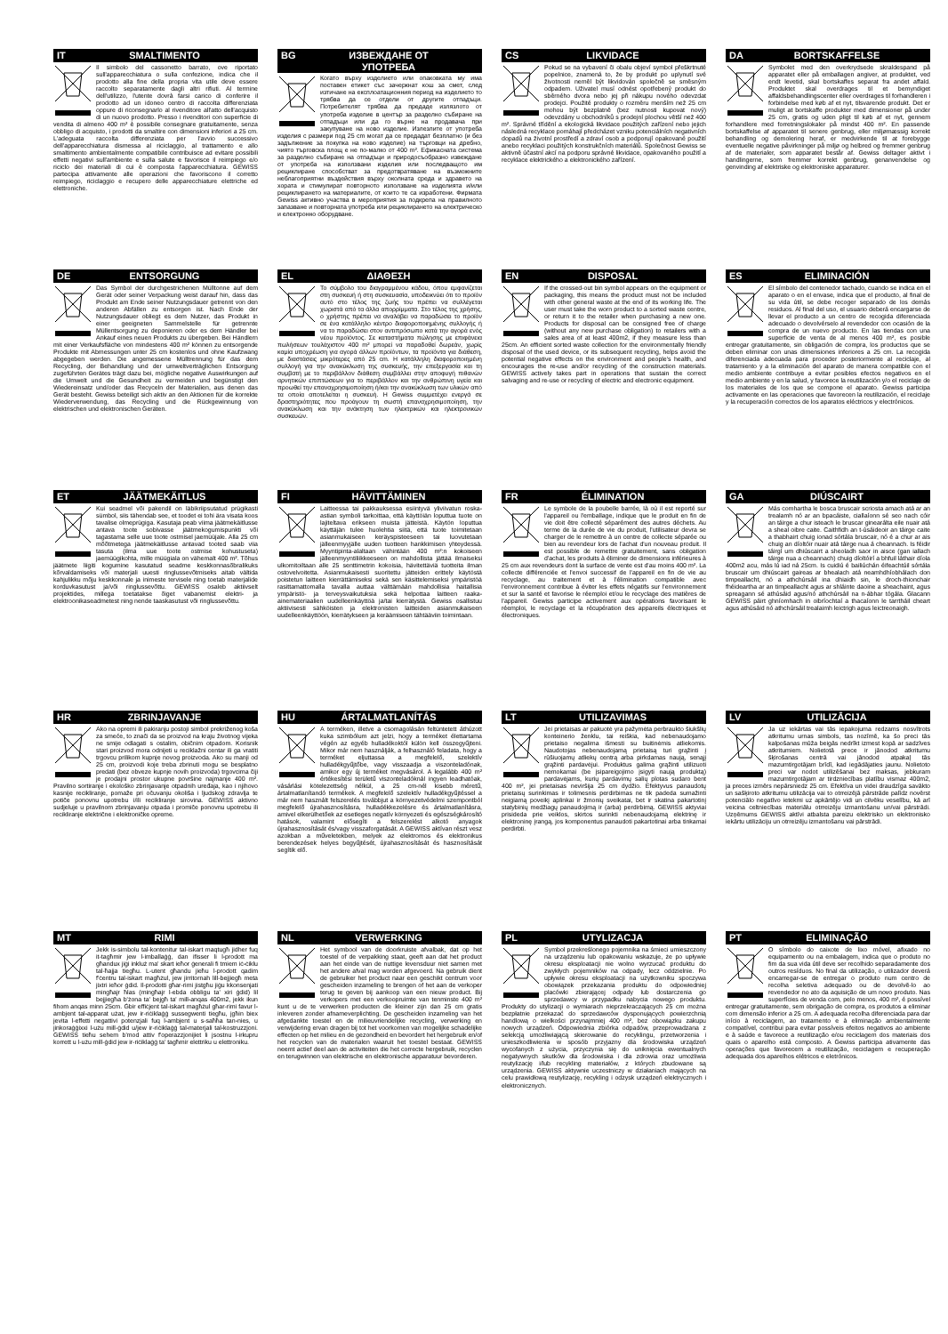IT SMALTIMENTO
Il simbolo del cassonetto barrato, ove riportato sull'apparecchiatura o sulla confezione, indica che il prodotto alla fine della propria vita utile deve essere raccolto separatamente dagli altri rifiuti. Al termine dell'utilizzo, l'utente dovrà farsi carico di conferire il prodotto ad un idoneo centro di raccolta differenziata oppure di riconsegnarlo al rivenditore all'atto dell'acquisto di un nuovo prodotto. Presso i rivenditori con superficie di vendita di almeno 400 m² è possibile consegnare gratuitamente, senza obbligo di acquisto, i prodotti da smaltire con dimensioni inferiori a 25 cm. L'adeguata raccolta differenziata per l'avvio successivo dell'apparecchiatura dismessa al riciclaggio, al trattamento e allo smaltimento ambientalmente compatibile contribuisce ad evitare possibili effetti negativi sull'ambiente e sulla salute e favorisce il reimpiego e/o riciclo dei materiali di cui è composta l'apparecchiatura. GEWISS partecipa attivamente alle operazioni che favoriscono il corretto reimpiego, riciclaggio e recupero delle apparecchiature elettriche ed elettroniche.
BG ИЗВЕЖДАНЕ ОТ УПОТРЕБА
Когато върху изделието или опаковката му има поставен етикет със зачеркнат кош за смет, след изтичане на експлоатационния период на изделието то трябва да се отдели от другите отпадъци. Потребителят трябва да предаде излязлото от употреба изделие в център за разделно събиране на отпадъци или да го върне на продавача при закупуване на ново изделие. Излезлите от употреба изделия с размери под 25 cm могат да се предадат безплатно (и без задължение за покупка на ново изделие) на търговци на дребно, чиято търговска площ е не по-малко от 400 m². Ефикасната система за разделно събиране на отпадъци и природосъобразно извеждане от употреба на използвани изделия или последващото им рециклиране способстват за предотвратяване на възможните неблагоприятни въздействия върху околната среда и здравето на хората и стимулират повторното използване на изделията и/или рециклирането на материалите, от които те са изработени. Фирмата Gewiss активно участва в мероприятия за подкрепа на правилното запазване и повторната употреба или рециклирането на електрическо и електронно оборудване.
CS LIKVIDACE
Pokud se na vybavení či obalu objeví symbol přeškrtnuté popelnice, znamená to, že by produkt po uplynutí své životnosti neměl být likvidován společně se směsným odpadem. Uživatel musí odnést opotřebený produkt do sběrného dvora nebo jej při nákupu nového odevzdat prodejci. Použité produkty o rozměru menším než 25 cm mohou být bezplatně (bez nutnosti kupovat nový) odevzdány u obchodníků s prodejní plochou větší než 400 m². Správné třídění a ekologická likvidace použitých zařízení nebo jejich následná recyklace pomáhají předcházet vzniku potenciálních negativních dopadů na životní prostředí a zdraví osob a podporují opakované použití anebo recyklaci použitých konstrukčních materiálů. Společnost Gewiss se aktivně účastní akcí na podporu správné likvidace, opakovaného použití a recyklace elektrického a elektronického zařízení.
DA BORTSKAFFELSE
Symbolet med den overkrydsede skraldespand på apparatet eller på emballagen angiver, at produktet, ved endt levetid, skal bortskaffes separat fra andet affald. Produktet skal overdrages til et bemyndiget affaldsbehandlingscenter eller overdrages til forhandleren i forbindelse med køb af et nyt, tilsvarende produkt. Det er muligt at bortskaffe produkter med dimensioner på under 25 cm, gratis og uden pligt til køb af et nyt, gennem forhandlere med forretningslokaler på mindst 400 m². En passende bortskaffelse af apparatet til senere genbrug, eller miljømæssig korrekt behandling og demolering heraf, er medvirkende til at forebygge eventuelle negative påvirkninger på miljø og helbred og fremmer genbrug af de materialer, som apparatet består af. Gewiss deltager aktivt i handlingerne, som fremmer korrekt genbrug, genanvendelse og genvinding af elektriske og elektroniske apparaturer.
DE ENTSORGUNG
Das Symbol der durchgestrichenen Mülltonne auf dem Gerät oder seiner Verpackung weist darauf hin, dass das Produkt am Ende seiner Nutzungsdauer getrennt von den anderen Abfällen zu entsorgen ist. Nach Ende der Nutzungsdauer obliegt es dem Nutzer, das Produkt in einer geeigneten Sammelstelle für getrennte Müllentsorgung zu deponieren oder es dem Händler bei Ankauf eines neuen Produkts zu übergeben. Bei Händlern mit einer Verkaufsfläche von mindestens 400 m² können zu entsorgende Produkte mit Abmessungen unter 25 cm kostenlos und ohne Kaufzwang abgegeben werden. Die angemessene Mülltrennung für das dem Recycling, der Behandlung und der umweltverträglichen Entsorgung zugeführten Gerätes trägt dazu bei, mögliche negative Auswirkungen auf die Umwelt und die Gesundheit zu vermeiden und begünstigt den Wiedereinsatz und/oder das Recyceln der Materialien, aus denen das Gerät besteht. Gewiss beteiligt sich aktiv an den Aktionen für die korrekte Wiederverwendung, das Recycling und die Rückgewinnung von elektrischen und elektronischen Geräten.
EL ΔΙΑΘΕΣΗ
Το σύμβολο του διαγραμμένου κάδου, όπου εμφανίζεται στη συσκευή ή στη συσκευασία, υποδεικνύει ότι το προϊόν αυτό στο τέλος της ζωής του πρέπει να συλλέγεται χωριστά από τα άλλα απορρίμματα. Στο τέλος της χρήσης, ο χρήστης πρέπει να αναλάβει να παραδώσει το προϊόν σε ένα κατάλληλο κέντρο διαφοροποιημένης συλλογής ή να το παραδώσει στον αντιπρόσωπο κατά την αγορά ενός νέου προϊόντος. Σε καταστήματα πώλησης με επιφάνεια πωλήσεων τουλάχιστον 400 m² μπορεί να παραδοθεί δωρεάν, χωρίς καμία υποχρέωση για αγορά άλλων προϊόντων, τα προϊόντα για διάθεση, με διαστάσεις μικρότερες από 25 cm. Η κατάλληλη διαφοροποιημένη συλλογή για την ανακύκλωση της συσκευής, την επεξεργασία και τη συμβατή με το περιβάλλον διάθεση συμβάλλει στην αποφυγή πιθανών αρνητικών επιπτώσεων για το περιβάλλον και την ανθρώπινη υγεία και προωθεί την επαναχρησιμοποίηση ή/και την ανακύκλωση των υλικών από τα οποία αποτελείται η συσκευή. Η Gewiss συμμετέχει ενεργά σε δραστηριότητες που προάγουν τη σωστή επαναχρησιμοποίηση, την ανακύκλωση και την ανάκτηση των ηλεκτρικών και ηλεκτρονικών συσκευών.
EN DISPOSAL
If the crossed-out bin symbol appears on the equipment or packaging, this means the product must not be included with other general waste at the end of its working life. The user must take the worn product to a sorted waste centre, or return it to the retailer when purchasing a new one. Products for disposal can be consigned free of charge (without any new purchase obligation) to retailers with a sales area of at least 400m2, if they measure less than 25cm. An efficient sorted waste collection for the environmentally friendly disposal of the used device, or its subsequent recycling, helps avoid the potential negative effects on the environment and people's health, and encourages the re-use and/or recycling of the construction materials. GEWISS actively takes part in operations that sustain the correct salvaging and re-use or recycling of electric and electronic equipment.
ES ELIMINACIÓN
El símbolo del contenedor tachado, cuando se indica en el aparato o en el envase, indica que el producto, al final de su vida útil, se debe recoger separado de los demás residuos. Al final del uso, el usuario deberá encargarse de llevar el producto a un centro de recogida diferenciada adecuado o devolvérselo al revendedor con ocasión de la compra de un nuevo producto. En las tiendas con una superficie de venta de al menos 400 m², es posible entregar gratuitamente, sin obligación de compra, los productos que se deben eliminar con unas dimensiones inferiores a 25 cm. La recogida diferenciada adecuada para proceder posteriormente al reciclaje, al tratamiento y a la eliminación del aparato de manera compatible con el medio ambiente contribuye a evitar posibles efectos negativos en el medio ambiente y en la salud, y favorece la reutilización y/o el reciclaje de los materiales de los que se compone el aparato. Gewiss participa activamente en las operaciones que favorecen la reutilización, el reciclaje y la recuperación correctos de los aparatos eléctricos y electrónicos.
ET JÄÄTMEKÄITLUS
Kui seadmel või pakendil on läbikriipsutatud prügikasti sümbol, siis tähendab see, et toodet ei tohi ära visata koos tavalise olmeprügiga. Kasutaja peab viima jäätmekäitlusse antava toote sobivasse jäätmekogumispunkti või tagastama selle uue toote ostmisel jaemüüjale. Alla 25 cm mõõtmetega jäätmekäitlusse antavad tooted saab viia tasuta (ilma uue toote ostmise kohustuseta) jaemüügikohta, mille müügiala on vähemalt 400 m². Tõhus jäätmete liigiti kogumine kasutatud seadme keskkonnasõbralikuks kõrvaldamiseks või materjali uuesti ringlussevõtmiseks aitab vältida kahjulikku mõju keskkonnale ja inimeste tervisele ning toetab materjalide korduvkasutust ja/või ringlussevõttu. GEWISS osaleb aktiivselt projektides, millega toetatakse õiget vabanemist elektri- ja elektroonikaseadmetest ning nende taaskasutust või ringlussevõttu.
FI HÄVITTÄMINEN
Laitteessa tai pakkauksessa esiintyvä yliviivatun roska-astian symboli tarkoittaa, että käyttöiän loputtua tuote on lajiteltava erikseen muista jätteistä. Käytön loputtua käyttäjän tulee huolehtia siitä, että tuote toimitetaan asianmukaiseen keräyspisteeseen tai luovutetaan jälleenmyyjälle uuden tuotteen hankkimisen yhteydessä. Myyntipinta-alaltaan vähintään 400 m²:n kokoiseen jälleenmyyntiliikkeeseen on mahdollista jättää ilmaiseksi ulkomitoiltaan alle 25 senttimetrin kokoisia, hävitettäviä tuotteita ilman ostovelvoitetta. Asianmukaisesti suoritettu jätteiden erittely käytöstä poistetun laitteen kierrättämiseksi sekä sen käsittelemiseksi ympäristöä rasittamattomalla tavalla auttaa välttämään mahdollisia haitallisia ympäristö- ja terveysvaikutuksia sekä helpottaa laitteen raaka-ainemateriaalien uudelleenkäyttöä ja/tai kierrätystä. Gewiss osallistuu aktiivisesti sähköisten ja elektronisten laitteiden asianmukaiseen uudelleenkäyttöön, kierrätykseen ja keräämiseen tähtääviin toimintaan.
FR ÉLIMINATION
Le symbole de la poubelle barrée, là où il est reporté sur l'appareil ou l'emballage, indique que le produit en fin de vie doit être collecté séparément des autres déchets. Au terme de la durée de vie du produit, l'utilisateur devra se charger de le remettre à un centre de collecte séparée ou bien au revendeur lors de l'achat d'un nouveau produit. Il est possible de remettre gratuitement, sans obligation d'achat, les produits à éliminer de dimensions inférieures à 25 cm aux revendeurs dont la surface de vente est d'au moins 400 m². La collecte différenciée et l'envoi successif de l'appareil en fin de vie au recyclage, au traitement et à l'élimination compatible avec l'environnement contribue à éviter les effets négatifs sur l'environnement et sur la santé et favorise le réemploi et/ou le recyclage des matières de l'appareil. Gewiss participe activement aux opérations favorisant le réemploi, le recyclage et la récupération des appareils électriques et électroniques.
GA DIÚSCAIRT
Más comhartha le bosca bruscair scriosta amach atá ar an trealamh nó ar an bpacáiste, ciallaíonn sé seo nach cóir an táirge a chur isteach le bruscar ginearálta eile nuair atá a sheal oibre caite. Caithfidh an t-úsáideoir an táirge caite a thabhairt chuig ionad sórtála bruscair, nó é a chur ar ais chuig an díoltóir nuair atá táirge nua á cheannach. Is féidir táirgí um dhiúscairt a sheoladh saor in aisce (gan iallach táirge nua a cheannach) chuig díoltóirí a bhfuil láthair díola 400m2 acu, más lú iad ná 25cm. Is cuidiú é bailiúchán éifeachtúil sórtála bruscair um dhiúscairt gaireas ar bhealach atá neamhdhíobhálach don timpeallacht, nó a athchúrsáil ina dhiaidh sin, le droch-thionchair fhéideartha ar an timpeallacht agus ar shláinte daoine a sheachaint, agus spreagann sé athúsáid agus/nó athchúrsáil na n-ábhar tógála. Glacann GEWISS páirt ghníomhach in oibríochtaí a thacaíonn le tarrtháil cheart agus athúsáid nó athchúrsáil trealaimh leictrigh agus leictreonaigh.
HR ZBRINJAVANJE
Ako na opremi ili pakiranju postoji simbol prekriženog koša za smeće, to znači da se proizvod na kraju životnog vijeka ne smije odlagati s ostalim, običnim otpadom. Korisnik stari proizvod mora odnijeti u reciklažni centar ili ga vratiti trgovcu prilikom kupnje novog proizvoda. Ako su manji od 25 cm, proizvodi koje treba zbrinuti mogu se besplatno predati (bez obveze kupnje novih proizvoda) trgovcima čiji je prodajni prostor ukupne površine najmanje 400 m². Pravilno sortiranje i ekološko zbrinjavanje otpadnih uređaja, kao i njihovo kasnije recikliranje, pomaže pri očuvanju okoliša i ljudskog zdravlja te potiče ponovnu upotrebu i/ili recikliranje sirovina. GEWISS aktivno sudjeluje u pravilnom zbrinjavanju otpada i promiče ponovnu upotrebu ili recikliranje električne i elektroničke opreme.
HU ÁRTALMATLANÍTÁS
A terméken, illetve a csomagolásán feltüntetett áthúzott kuka szimbólum azt jelzi, hogy a terméket élettartama végén az egyéb hulladékoktól külön kell összegyűjteni. Mikor már nem használják, a felhasználó feladata, hogy a terméket eljuttassa a megfelelő, szelektív hulladékgyűjtőbe, vagy visszaadja a viszonteladónak, amikor egy új terméket megvásárol. A legalább 400 m² értékesítési területű viszonteladóknál ingyen leadhatóak, vásárlási kötelezettség nélkül, a 25 cm-nél kisebb méretű, ártalmatlanítandó termékek. A megfelelő szelektív hulladékgyűjtéssel a már nem használt felszerelés továbbjut a környezetvédelmi szempontból megfelelő újrahasznosításra, hulladékkezelésre és ártalmatlanításra, amivel elkerülhetőek az esetleges negatív környezeti és egészségkárosító hatások, valamint elősegíti a felszerelést alkotó anyagok újrahasznosítását és/vagy visszaforgatását. A GEWISS aktívan részt vesz azokban a műveletekben, melyek az elektromos és elektronikus berendezések helyes begyűjtését, újrahasznosítását és hasznosítását segítik elő.
LT UTILIZAVIMAS
Jei prietaisas ar pakuotė yra pažymėta perbraukto šiukšlių konteinerio ženklu, tai reiškia, kad nebenaudojamo prietaiso negalima išmesti su buitinėmis atliekomis. Naudotojas nebenaudojamą prietaisą turi grąžinti į rūšiuojamų atliekų centrą arba pirkdamas naują, senąjį grąžinti pardavėjui. Produktus galima grąžinti utilizuoti nemokamai (be įsipareigojimo įsigyti naują produktą) pardavėjams, kurių pardavimų salių plotas sudaro bent 400 m², jei prietaisas neviršija 25 cm dydžio. Efektyvus panaudotų prietaisų surinkimas ir tolimesnis perdirbimas ne tik padeda sumažinti neigiamą poveikį aplinkai ir žmonių sveikatai, bet ir skatina pakartotinį statybinių medžiagų panaudojimą ir (arba) perdirbimą. GEWISS aktyviai prisideda prie veiklos, skirtos surinkti nebenaudojamą elektrinę ir elektroninę įrangą, jos komponentus panaudoti pakartotinai arba tinkamai perdirbti.
LV UTILIZĀCIJA
Ja uz iekārtas vai tās iepakojuma redzams nosvītrots atkritumu urnas simbols, tas nozīmē, ka šo preci tās kalpošanas mūža beigās nedrīkt izmest kopā ar sadzīves atkritumiem. Nolietotā prece ir jānodod atkritumu šķirošanas centrā vai jānodod atpakaļ tās mazumtirgotājam brīdī, kad iegādājaties jaunu. Nolietoto preci var nodot utilizēšanai bez maksas, jebkuram mazumtirgotājam ar tirdzniecības platību vismaz 400m2, ja preces izmērs nepārsniedz 25 cm. Efektīva un videi draudzīga savākto un sašķiroto atkritumu utilizācija vai to otrreizējā pārstrāde palīdz novērst potenciālo negatīvo ietekmi uz apkārtējo vidi un cilvēku veselību, kā arī veicina celtniecības materiālu otrreizēju izmantošanu un/vai pārstrādi. Uzņēmums GEWISS aktīvi atbalsta pareizu elektrisko un elektronisko iekārtu utilizāciju un otrreizēju izmantošanu vai pārstrādi.
MT RIMI
Jekk is-simbolu tal-kontenitur tal-iskart maqtugħ jidher fuq it-tagħmir jew l-imballaġġ, dan ifisser li l-prodott ma għandux jiġi inkluż ma' skart ieħor ġenerali fi tmiem iċ-ċiklu tal-ħajja tiegħu. L-utent għandu jieħu l-prodott qadim f'ċentru tal-iskart magħżul, jew jirritornah lill-bejjiegħ meta jixtri ieħor ġdid. Il-prodotti għar-rimi jistgħu jiġu kkonsenjati mingħajr ħlas (mingħajr l-ebda obbligu ta' xiri ġdid) lil bejjiegħa b'żona ta' bejgħ ta' mill-anqas 400m2, jekk ikun fihom anqas minn 25cm. Ġbir effiċjent tal-iskart magħżul għar-rimi favur l-ambjent tal-apparat użat, jew ir-riċiklaġġ sussegwenti tiegħu, jgħin biex jevita l-effetti negattivi potenzjali fuq l-ambjent u s-saħħa tan-nies, u jinkoraġġixxi l-użu mill-ġdid u/jew ir-riċiklaġġ tal-materjali tal-kostruzzjoni. GEWISS tieħu sehem b'mod attiv f'operazzjonijiet li jsostnu l-irkupru korrett u l-użu mill-ġdid jew ir-riċiklaġġ ta' tagħmir elettriku u elettroniku.
NL VERWERKING
Het symbool van de doorkruiste afvalbak, dat op het toestel of de verpakking staat, geeft aan dat het product aan het einde van de nuttige levensduur niet samen met het andere afval mag worden afgevoerd. Na gebruik dient de gebruiker het product naar een geschikt centrum voor gescheiden inzameling te brengen of het aan de verkoper terug te geven bij aankoop van een nieuw product. Bij verkopers met een verkoopruimte van tenminste 400 m² kunt u de te verwerken producten die kleiner zijn dan 25 cm gratis inleveren zonder afnameverplichting. De gescheiden inzameling van het afgedankte toestel en de milieuvriendelijke recycling, verwerking en verwijdering ervan dragen bij tot het voorkomen van mogelijke schadelijke effecten op het milieu en de gezondheid en bevordert het hergebruik en/of het recyclen van de materialen waaruit het toestel bestaat. GEWISS neemt actief deel aan de activiteiten die het correcte hergebruik, recyclen en terugwinnen van elektrische en elektronische apparatuur bevorderen.
PL UTYLIZACJA
Symbol przekreślonego pojemnika na śmieci umieszczony na urządzeniu lub opakowaniu wskazuje, że po upływie okresu eksploatacji nie wolno wyrzucać produktu do zwykłych pojemników na odpady, lecz oddzielnie. Po upływie okresu eksploatacji na użytkowniku spoczywa obowiązek przekazania produktu do odpowiedniej placówki zbierającej odpady lub dostarczenia go sprzedawcy w przypadku nabycia nowego produktu. Produkty do utylizacji o wymiarach nieprzekraczających 25 cm można bezpłatnie przekazać do sprzedawców dysponujących powierzchnią handlową o wielkości przynajmniej 400 m², bez obowiązku zakupu nowych urządzeń. Odpowiednia zbiórka odpadów, przeprowadzana z selekcją umożliwiającą skierowanie do recyklingu, przetworzenia i unieszkodliwienia w sposób przyjazny dla środowiska urządzeń wycofanych z użycia, przyczynia się do uniknięcia ewentualnych negatywnych skutków dla środowiska i dla zdrowia oraz umożliwia reutylizację i/lub recykling materiałów, z których zbudowane są urządzenia. GEWISS aktywnie uczestniczy w działaniach mających na celu prawidłową reutylizację, recykling i odzysk urządzeń elektrycznych i elektronicznych.
PT ELIMINAÇÃO
O símbolo do caixote de lixo móvel, afixado no equipamento ou na embalagem, indica que o produto no fim da sua vida útil deve ser recolhido separadamente dos outros resíduos. No final da utilização, o utilizador deverá encarregar-se de entregar o produto num centro de recolha seletiva adequado ou de devolvê-lo ao revendedor no ato da aquisição de um novo produto. Nas superfícies de venda com, pelo menos, 400 m², é possível entregar gratuitamente, sem obrigação de compra, os produtos a eliminar com dimensão inferior a 25 cm. A adequada recolha diferenciada para dar início à reciclagem, ao tratamento e à eliminação ambientalmente compatível, contribui para evitar possíveis efeitos negativos ao ambiente e à saúde e favorece a reutilização e/ou reciclagem dos materiais dos quais o aparelho está composto. A Gewiss participa ativamente das operações que favorecem a reutilização, reciclagem e recuperação adequada dos aparelhos elétricos e eletrónicos.